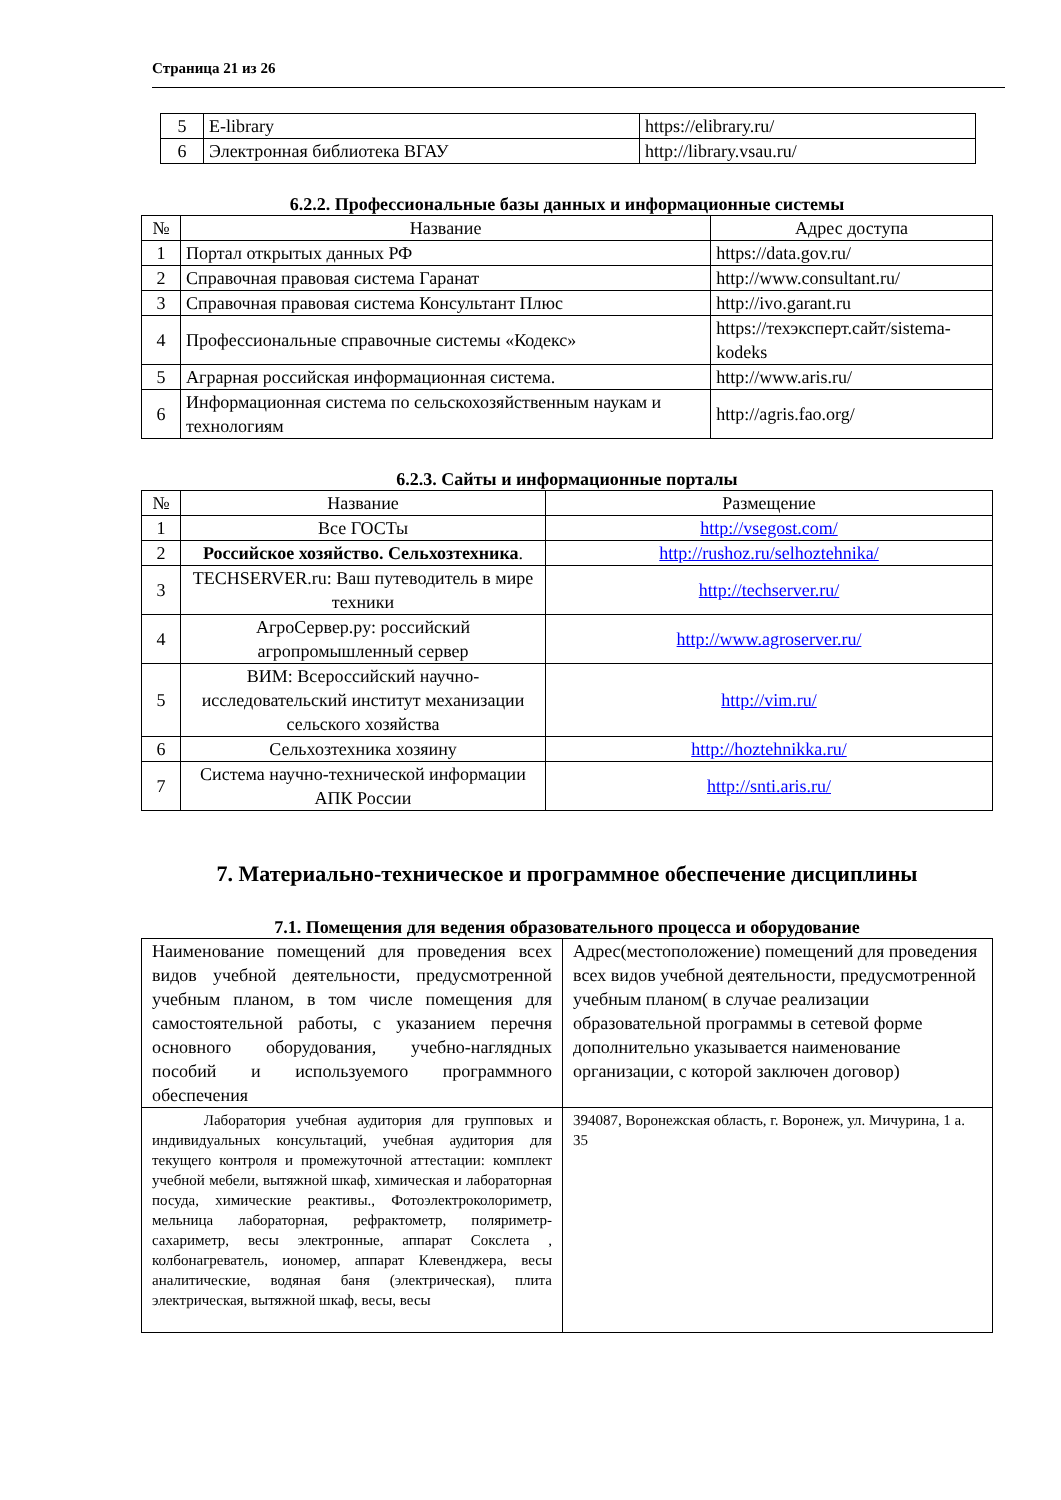Страница 21 из 26
| 5 | E-library | https://elibrary.ru/ |
| 6 | Электронная библиотека ВГАУ | http://library.vsau.ru/ |
6.2.2. Профессиональные базы данных и информационные системы
| № | Название | Адрес доступа |
| --- | --- | --- |
| 1 | Портал открытых данных РФ | https://data.gov.ru/ |
| 2 | Справочная правовая система Гаранат | http://www.consultant.ru/ |
| 3 | Справочная правовая система Консультант Плюс | http://ivo.garant.ru |
| 4 | Профессиональные справочные системы «Кодекс» | https://техэксперт.сайт/sistema-kodeks |
| 5 | Аграрная российская информационная система. | http://www.aris.ru/ |
| 6 | Информационная система по сельскохозяйственным наукам и технологиям | http://agris.fao.org/ |
6.2.3. Сайты и информационные порталы
| № | Название | Размещение |
| --- | --- | --- |
| 1 | Все ГОСТы | http://vsegost.com/ |
| 2 | Российское хозяйство. Сельхозтехника . | http://rushoz.ru/selhoztehnika/ |
| 3 | TECHSERVER.ru: Ваш путеводитель в мире техники | http://techserver.ru/ |
| 4 | АгроСервер.ру: российский агропромышленный сервер | http://www.agroserver.ru/ |
| 5 | ВИМ: Всероссийский научно-исследовательский институт механизации сельского хозяйства | http://vim.ru/ |
| 6 | Сельхозтехника хозяину | http://hoztehnikka.ru/ |
| 7 | Система научно-технической информации АПК России | http://snti.aris.ru/ |
7. Материально-техническое и программное обеспечение дисциплины
7.1. Помещения для ведения образовательного процесса и оборудование
| Наименование помещений для проведения всех видов учебной деятельности, предусмотренной учебным планом, в том числе помещения для самостоятельной работы, с указанием перечня основного оборудования, учебно-наглядных пособий и используемого программного обеспечения | Адрес(местоположение) помещений для проведения всех видов учебной деятельности, предусмотренной учебным планом( в случае реализации образовательной программы в сетевой форме дополнительно указывается наименование организации, с которой заключен договор) |
| Лаборатория учебная аудитория для групповых и индивидуальных консультаций, учебная аудитория для текущего контроля и промежуточной аттестации: комплект учебной мебели, вытяжной шкаф, химическая и лабораторная посуда, химические реактивы., Фотоэлектроколориметр, мельница лабораторная, рефрактометр, поляриметр-сахариметр, весы электронные, аппарат Сокслета , колбонагреватель, иономер, аппарат Клевенджера, весы аналитические, водяная баня (электрическая), плита электрическая, вытяжной шкаф, весы, весы | 394087, Воронежская область, г. Воронеж, ул. Мичурина, 1 а. 35 |